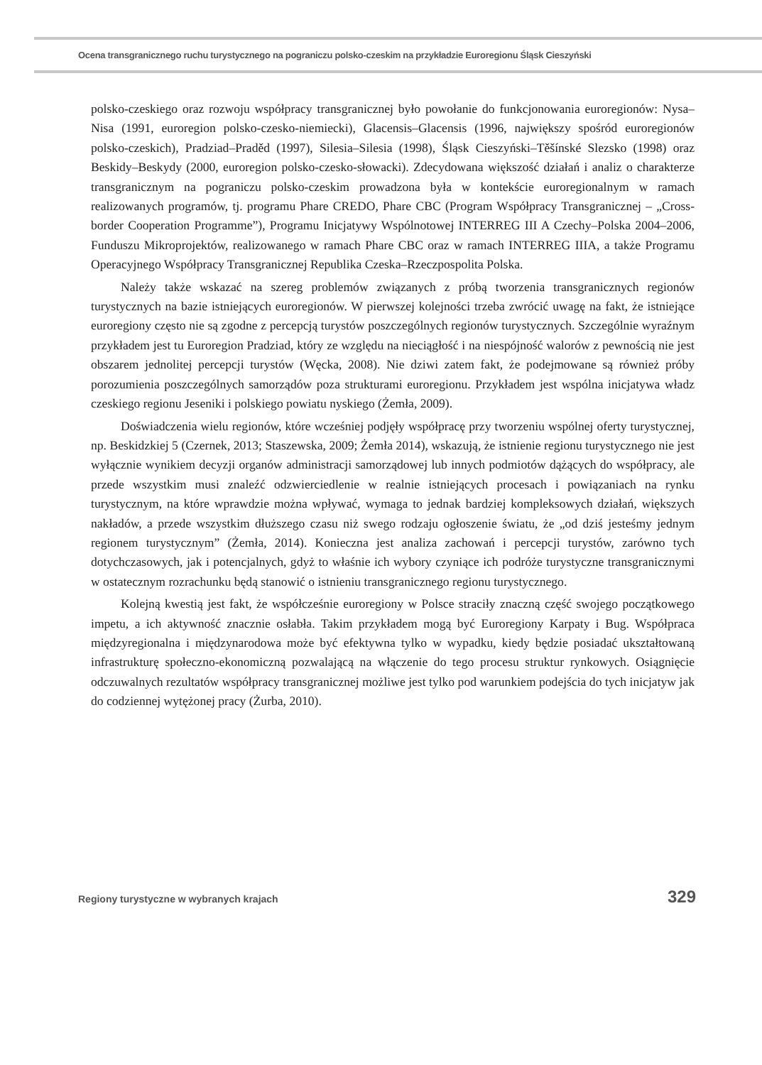Ocena transgranicznego ruchu turystycznego na pograniczu polsko-czeskim na przykładzie Euroregionu Śląsk Cieszyński
polsko-czeskiego oraz rozwoju współpracy transgranicznej było powołanie do funkcjonowania euroregionów: Nysa–Nisa (1991, euroregion polsko-czesko-niemiecki), Glacensis–Glacensis (1996, największy spośród euroregionów polsko-czeskich), Pradziad–Praděd (1997), Silesia–Silesia (1998), Śląsk Cieszyński–Těšínské Slezsko (1998) oraz Beskidy–Beskydy (2000, euroregion polsko-czesko-słowacki). Zdecydowana większość działań i analiz o charakterze transgranicznym na pograniczu polsko-czeskim prowadzona była w kontekście euroregionalnym w ramach realizowanych programów, tj. programu Phare CREDO, Phare CBC (Program Współpracy Transgranicznej – „Cross-border Cooperation Programme”), Programu Inicjatywy Wspólnotowej INTERREG III A Czechy–Polska 2004–2006, Funduszu Mikroprojektów, realizowanego w ramach Phare CBC oraz w ramach INTERREG IIIA, a także Programu Operacyjnego Współpracy Transgranicznej Republika Czeska–Rzeczpospolita Polska.
Należy także wskazać na szereg problemów związanych z próbą tworzenia transgranicznych regionów turystycznych na bazie istniejących euroregionów. W pierwszej kolejności trzeba zwrócić uwagę na fakt, że istniejące euroregiony często nie są zgodne z percepcją turystów poszczególnych regionów turystycznych. Szczególnie wyraźnym przykładem jest tu Euroregion Pradziad, który ze względu na nieciągłość i na niespójność walorów z pewnością nie jest obszarem jednolitej percepcji turystów (Węcka, 2008). Nie dziwi zatem fakt, że podejmowane są również próby porozumienia poszczególnych samorządów poza strukturami euroregionu. Przykładem jest wspólna inicjatywa władz czeskiego regionu Jeseniki i polskiego powiatu nyskiego (Żemła, 2009).
Doświadczenia wielu regionów, które wcześniej podjęły współpracę przy tworzeniu wspólnej oferty turystycznej, np. Beskidzkiej 5 (Czernek, 2013; Staszewska, 2009; Żemła 2014), wskazują, że istnienie regionu turystycznego nie jest wyłącznie wynikiem decyzji organów administracji samorządowej lub innych podmiotów dążących do współpracy, ale przede wszystkim musi znaleźć odzwierciedlenie w realnie istniejących procesach i powiązaniach na rynku turystycznym, na które wprawdzie można wpływać, wymaga to jednak bardziej kompleksowych działań, większych nakładów, a przede wszystkim dłuższego czasu niż swego rodzaju ogłoszenie światu, że „od dziś jesteśmy jednym regionem turystycznym” (Żemła, 2014). Konieczna jest analiza zachowań i percepcji turystów, zarówno tych dotychczasowych, jak i potencjalnych, gdyż to właśnie ich wybory czyniące ich podróże turystyczne transgranicznymi w ostatecznym rozrachunku będą stanowić o istnieniu transgranicznego regionu turystycznego.
Kolejną kwestią jest fakt, że współcześnie euroregiony w Polsce straciły znaczną część swojego początkowego impetu, a ich aktywność znacznie osłabła. Takim przykładem mogą być Euroregiony Karpaty i Bug. Współpraca międzyregionalna i międzynarodowa może być efektywna tylko w wypadku, kiedy będzie posiadać ukształtowaną infrastrukturę społeczno-ekonomiczną pozwalającą na włączenie do tego procesu struktur rynkowych. Osiągnięcie odczuwalnych rezultatów współpracy transgranicznej możliwe jest tylko pod warunkiem podejścia do tych inicjatyw jak do codziennej wytężonej pracy (Żurba, 2010).
Regiony turystyczne w wybranych krajach 329